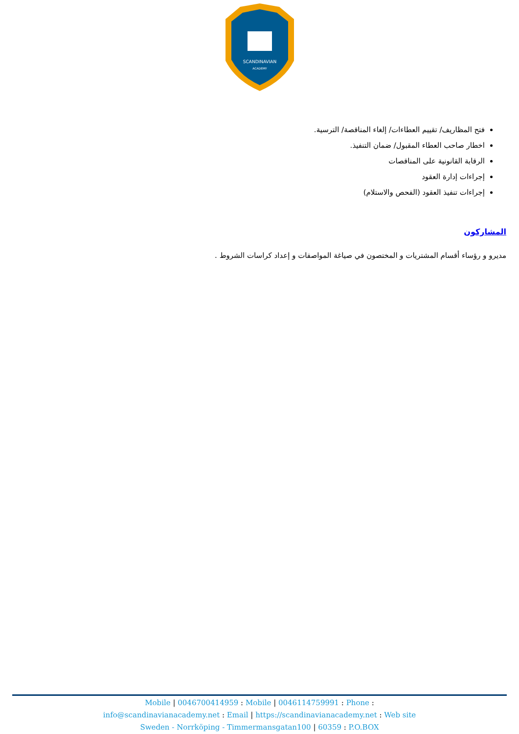SCANDINAVIAN
ACADEMY
فتح المظاريف/ تقييم العطاءات/ إلغاء المناقصة/ الترسية.
اخطار صاحب العطاء المقبول/ ضمان التنفيذ.
الرقابة القانونية على المناقصات
إجراءات إدارة العقود
إجراءات تنفيذ العقود (الفحص والاستلام)
المشاركون
مديرو و رؤساء أقسام المشتريات و المختصون في صياغة المواصفات و إعداد كراسات الشروط .
Mobile | 0046700414959 : Mobile | 0046114759991 : Phone :
info@scandinavianacademy.net : Email | https://scandinavianacademy.net : Web site
Sweden - Norrköping - Timmermansgatan100 | 60359 : P.O.BOX